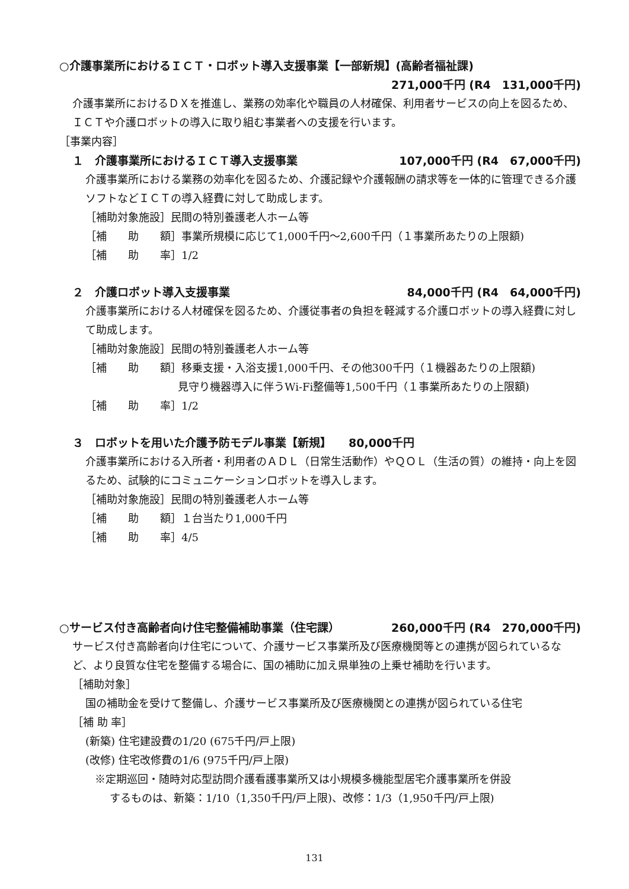○介護事業所におけるＩＣＴ・ロボット導入支援事業【一部新規】(高齢者福祉課)
271,000千円 (R4　131,000千円)
介護事業所におけるＤＸを推進し、業務の効率化や職員の人材確保、利用者サービスの向上を図るため、ＩＣＴや介護ロボットの導入に取り組む事業者への支援を行います。
［事業内容］
１　介護事業所におけるＩＣＴ導入支援事業 107,000千円 (R4　67,000千円)
介護事業所における業務の効率化を図るため、介護記録や介護報酬の請求等を一体的に管理できる介護ソフトなどＩＣＴの導入経費に対して助成します。
［補助対象施設］民間の特別養護老人ホーム等
［補　　助　　額］事業所規模に応じて1,000千円～2,600千円（１事業所あたりの上限額)
［補　　助　　率］1/2
２　介護ロボット導入支援事業 84,000千円 (R4　64,000千円)
介護事業所における人材確保を図るため、介護従事者の負担を軽減する介護ロボットの導入経費に対して助成します。
［補助対象施設］民間の特別養護老人ホーム等
［補　　助　　額］移乗支援・入浴支援1,000千円、その他300千円（１機器あたりの上限額)
見守り機器導入に伴うWi-Fi整備等1,500千円（１事業所あたりの上限額)
［補　　助　　率］1/2
３　ロボットを用いた介護予防モデル事業【新規】　　80,000千円
介護事業所における入所者・利用者のＡＤＬ（日常生活動作）やＱＯＬ（生活の質）の維持・向上を図るため、試験的にコミュニケーションロボットを導入します。
［補助対象施設］民間の特別養護老人ホーム等
［補　　助　　額］１台当たり1,000千円
［補　　助　　率］4/5
○サービス付き高齢者向け住宅整備補助事業（住宅課） 260,000千円 (R4　270,000千円)
サービス付き高齢者向け住宅について、介護サービス事業所及び医療機関等との連携が図られているなど、より良質な住宅を整備する場合に、国の補助に加え県単独の上乗せ補助を行います。
［補助対象］
国の補助金を受けて整備し、介護サービス事業所及び医療機関との連携が図られている住宅
［補 助 率］
(新築) 住宅建設費の1/20 (675千円/戸上限)
(改修) 住宅改修費の1/6 (975千円/戸上限)
※定期巡回・随時対応型訪問介護看護事業所又は小規模多機能型居宅介護事業所を併設
するものは、新築：1/10（1,350千円/戸上限)、改修：1/3（1,950千円/戸上限)
131